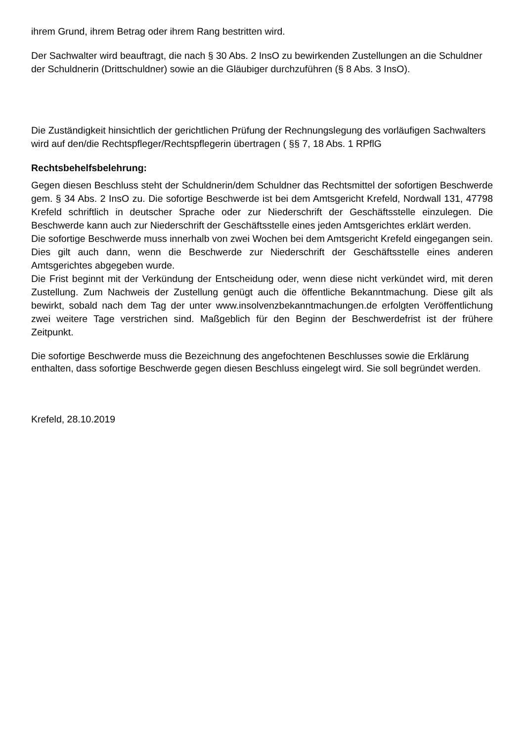ihrem Grund, ihrem Betrag oder ihrem Rang bestritten wird.
Der Sachwalter wird beauftragt, die nach § 30 Abs. 2 InsO zu bewirkenden Zustellungen an die Schuldner der Schuldnerin (Drittschuldner) sowie an die Gläubiger durchzuführen (§ 8 Abs. 3 InsO).
Die Zuständigkeit hinsichtlich der gerichtlichen Prüfung der Rechnungslegung des vorläufigen Sachwalters wird auf den/die Rechtspfleger/Rechtspflegerin übertragen ( §§ 7, 18 Abs. 1 RPflG
Rechtsbehelfsbelehrung:
Gegen diesen Beschluss steht der Schuldnerin/dem Schuldner das Rechtsmittel der sofortigen Beschwerde gem. § 34 Abs. 2 InsO zu. Die sofortige Beschwerde ist bei dem Amtsgericht Krefeld, Nordwall 131, 47798 Krefeld schriftlich in deutscher Sprache oder zur Niederschrift der Geschäftsstelle einzulegen. Die Beschwerde kann auch zur Niederschrift der Geschäftsstelle eines jeden Amtsgerichtes erklärt werden.
Die sofortige Beschwerde muss innerhalb von zwei Wochen bei dem Amtsgericht Krefeld eingegangen sein. Dies gilt auch dann, wenn die Beschwerde zur Niederschrift der Geschäftsstelle eines anderen Amtsgerichtes abgegeben wurde.
Die Frist beginnt mit der Verkündung der Entscheidung oder, wenn diese nicht verkündet wird, mit deren Zustellung. Zum Nachweis der Zustellung genügt auch die öffentliche Bekanntmachung. Diese gilt als bewirkt, sobald nach dem Tag der unter www.insolvenzbekanntmachungen.de erfolgten Veröffentlichung zwei weitere Tage verstrichen sind. Maßgeblich für den Beginn der Beschwerdefrist ist der frühere Zeitpunkt.
Die sofortige Beschwerde muss die Bezeichnung des angefochtenen Beschlusses sowie die Erklärung enthalten, dass sofortige Beschwerde gegen diesen Beschluss eingelegt wird. Sie soll begründet werden.
Krefeld, 28.10.2019